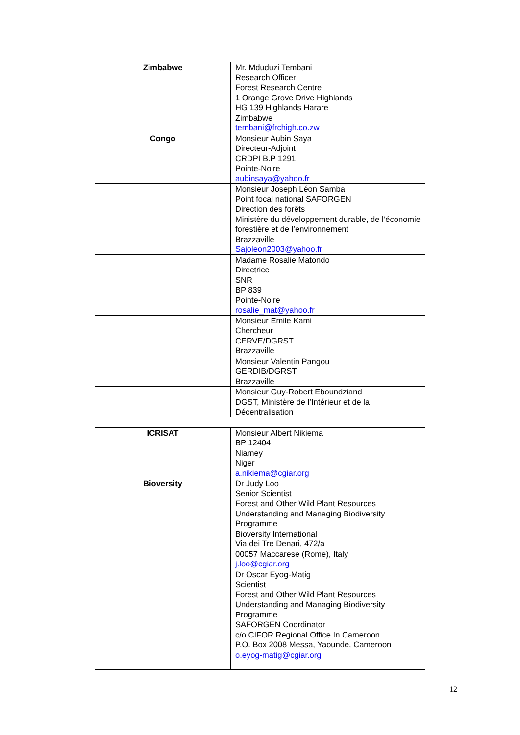| Zimbabwe | Mr. Mduduzi Tembani Research Officer Forest Research Centre 1 Orange Grove Drive Highlands HG 139 Highlands Harare Zimbabwe tembani@frchigh.co.zw |
| Congo | Monsieur Aubin Saya Directeur-Adjoint CRDPI B.P 1291 Pointe-Noire aubinsaya@yahoo.fr |
| | Monsieur Joseph Léon Samba Point focal national SAFORGEN Direction des forêts Ministère du développement durable, de l’économie forestière et de l’environnement Brazzaville Sajoleon2003@yahoo.fr |
| | Madame Rosalie Matondo Directrice SNR BP 839 Pointe-Noire rosalie_mat@yahoo.fr |
| | Monsieur Emile Kami Chercheur CERVE/DGRST Brazzaville |
| | Monsieur Valentin Pangou GERDIB/DGRST Brazzaville |
| | Monsieur Guy-Robert Eboundziand DGST, Ministère de l’Intérieur et de la Décentralisation |
| ICRISAT | Monsieur Albert Nikiema BP 12404 Niamey Niger a.nikiema@cgiar.org |
| Bioversity | Dr Judy Loo Senior Scientist Forest and Other Wild Plant Resources Understanding and Managing Biodiversity Programme Bioversity International Via dei Tre Denari, 472/a 00057 Maccarese (Rome), Italy j.loo@cgiar.org |
| | Dr Oscar Eyog-Matig Scientist Forest and Other Wild Plant Resources Understanding and Managing Biodiversity Programme SAFORGEN Coordinator c/o CIFOR Regional Office In Cameroon P.O. Box 2008 Messa, Yaounde, Cameroon o.eyog-matig@cgiar.org |
12